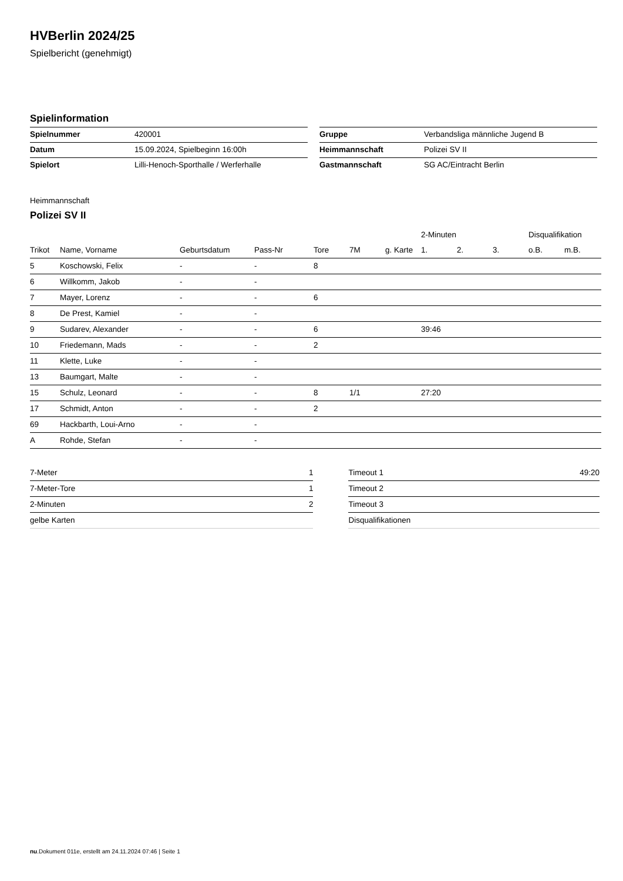HVBerlin 2024/25
Spielbericht (genehmigt)
Spielinformation
| Spielnummer | 420001 |
| Datum | 15.09.2024, Spielbeginn 16:00h |
| Spielort | Lilli-Henoch-Sporthalle / Werferhalle |
| Gruppe | Verbandsliga männliche Jugend B |
| Heimmannschaft | Polizei SV II |
| Gastmannschaft | SG AC/Eintracht Berlin |
Heimmannschaft
Polizei SV II
| | | | | | | | 2-Minuten | | | Disqualifikation | |
| --- | --- | --- | --- | --- | --- | --- | --- | --- | --- | --- | --- |
| Trikot | Name, Vorname | Geburtsdatum | Pass-Nr | Tore | 7M | g. Karte | 1. | 2. | 3. | o.B. | m.B. |
| 5 | Koschowski, Felix | - | - | 8 | | | | | | | |
| 6 | Willkomm, Jakob | - | - | | | | | | | | |
| 7 | Mayer, Lorenz | - | - | 6 | | | | | | | |
| 8 | De Prest, Kamiel | - | - | | | | | | | | |
| 9 | Sudarev, Alexander | - | - | 6 | | | 39:46 | | | | |
| 10 | Friedemann, Mads | - | - | 2 | | | | | | | |
| 11 | Klette, Luke | - | - | | | | | | | | |
| 13 | Baumgart, Malte | - | - | | | | | | | | |
| 15 | Schulz, Leonard | - | - | 8 | 1/1 | | 27:20 | | | | |
| 17 | Schmidt, Anton | - | - | 2 | | | | | | | |
| 69 | Hackbarth, Loui-Arno | - | - | | | | | | | | |
| A | Rohde, Stefan | - | - | | | | | | | | |
| 7-Meter | 1 |
| 7-Meter-Tore | 1 |
| 2-Minuten | 2 |
| gelbe Karten | |
| Timeout 1 | 49:20 |
| Timeout 2 | |
| Timeout 3 | |
| Disqualifikationen | |
nu.Dokument 011e, erstellt am 24.11.2024 07:46 | Seite 1